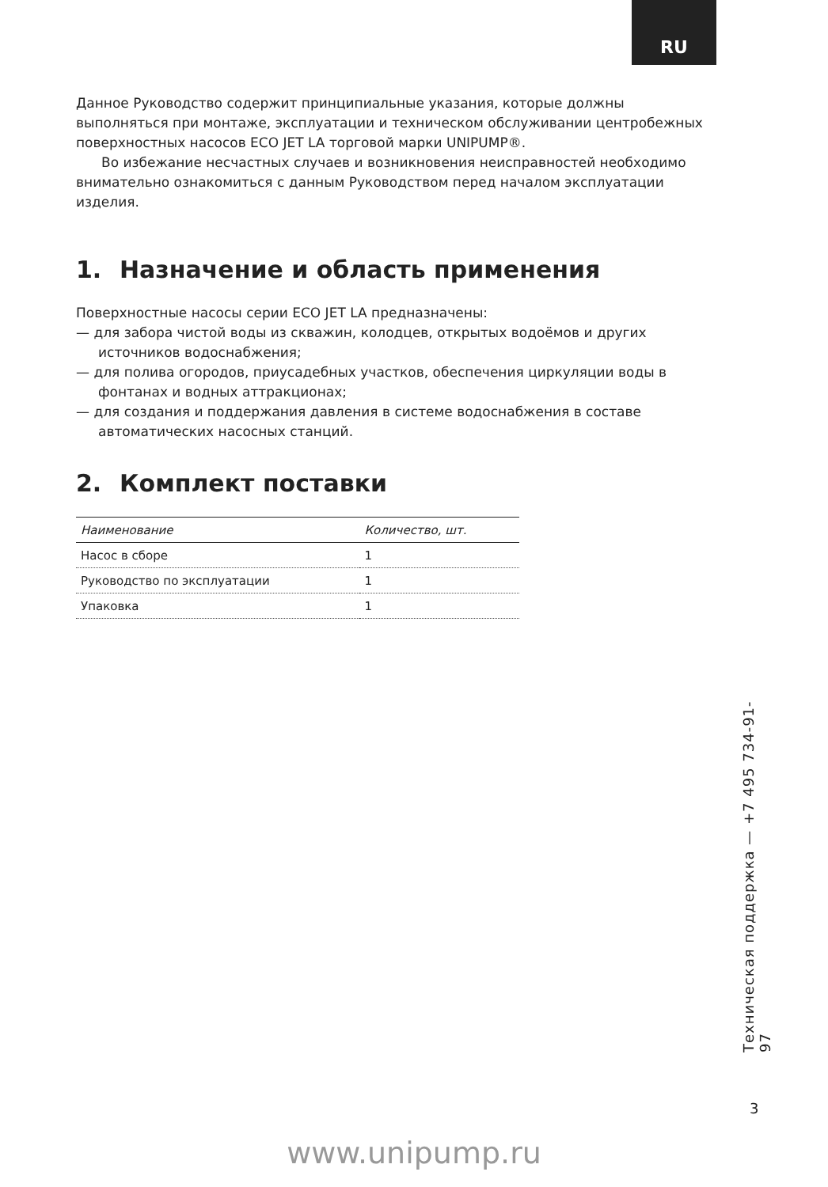RU
Данное Руководство содержит принципиальные указания, которые должны выполняться при монтаже, эксплуатации и техническом обслуживании центробежных поверхностных насосов ECO JET LA торговой марки UNIPUMP®.
Во избежание несчастных случаев и возникновения неисправностей необходимо внимательно ознакомиться с данным Руководством перед началом эксплуатации изделия.
1. Назначение и область применения
Поверхностные насосы серии ECO JET LA предназначены:
— для забора чистой воды из скважин, колодцев, открытых водоёмов и других источников водоснабжения;
— для полива огородов, приусадебных участков, обеспечения циркуляции воды в фонтанах и водных аттракционах;
— для создания и поддержания давления в системе водоснабжения в составе автоматических насосных станций.
2. Комплект поставки
| Наименование | Количество, шт. |
| --- | --- |
| Насос в сборе | 1 |
| Руководство по эксплуатации | 1 |
| Упаковка | 1 |
Техническая поддержка — +7 495 734-91-97
3
www.unipump.ru